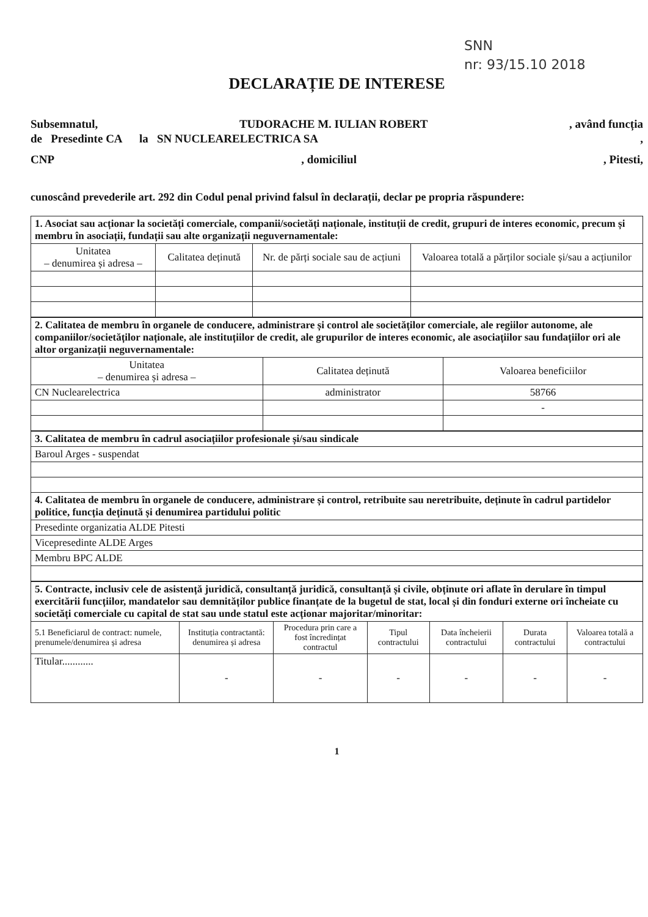SNN
nr: 93/15.10 2018
DECLARAȚIE DE INTERESE
Subsemnatul, TUDORACHE M. IULIAN ROBERT, având funcția
de Presedinte CA la SN NUCLEARELECTRICA SA,
CNP, domiciliul, Pitesti,
cunoscând prevederile art. 292 din Codul penal privind falsul în declarații, declar pe propria răspundere:
| 1. Asociat sau acționar la societăți comerciale, companii/societăți naționale, instituții de credit, grupuri de interes economic, precum și membru în asociații, fundații sau alte organizații neguvernamentale: | | | |
| Unitatea – denumirea și adresa – | Calitatea deținută | Nr. de părți sociale sau de acțiuni | Valoarea totală a părților sociale și/sau a acțiunilor |
| 2. Calitatea de membru în organele de conducere, administrare și control ale societăților comerciale, ale regiilor autonome, ale companiilor/societăților naționale, ale instituțiilor de credit, ale grupurilor de interes economic, ale asociațiilor sau fundațiilor ori ale altor organizații neguvernamentale: | | |
| Unitatea – denumirea și adresa – | Calitatea deținută | Valoarea beneficiilor |
| CN Nuclearelectrica | administrator | 58766 |
| | | - |
| 3. Calitatea de membru în cadrul asociațiilor profesionale și/sau sindicale |
| Baroul Arges - suspendat |
| 4. Calitatea de membru în organele de conducere, administrare și control, retribuite sau neretribuite, deținute în cadrul partidelor politice, funcția deținută și denumirea partidului politic |
| Presedinte organizatia ALDE Pitesti |
| Vicepresedinte ALDE Arges |
| Membru BPC ALDE |
| 5. Contracte, inclusiv cele de asistență juridică, consultanță juridică, consultanță și civile, obținute ori aflate în derulare în timpul exercitării funcțiilor, mandatelor sau demnităților publice finanțate de la bugetul de stat, local și din fonduri externe ori încheiate cu societăți comerciale cu capital de stat sau unde statul este acționar majoritar/minoritar: | | | | | | |
| 5.1 Beneficiarul de contract: numele, prenumele/denumirea și adresa | Instituția contractantă: denumirea și adresa | Procedura prin care a fost încredințat contractul | Tipul contractului | Data încheierii contractului | Durata contractului | Valoarea totală a contractului |
| Titular............ | - | - | - | - | - | - |
1